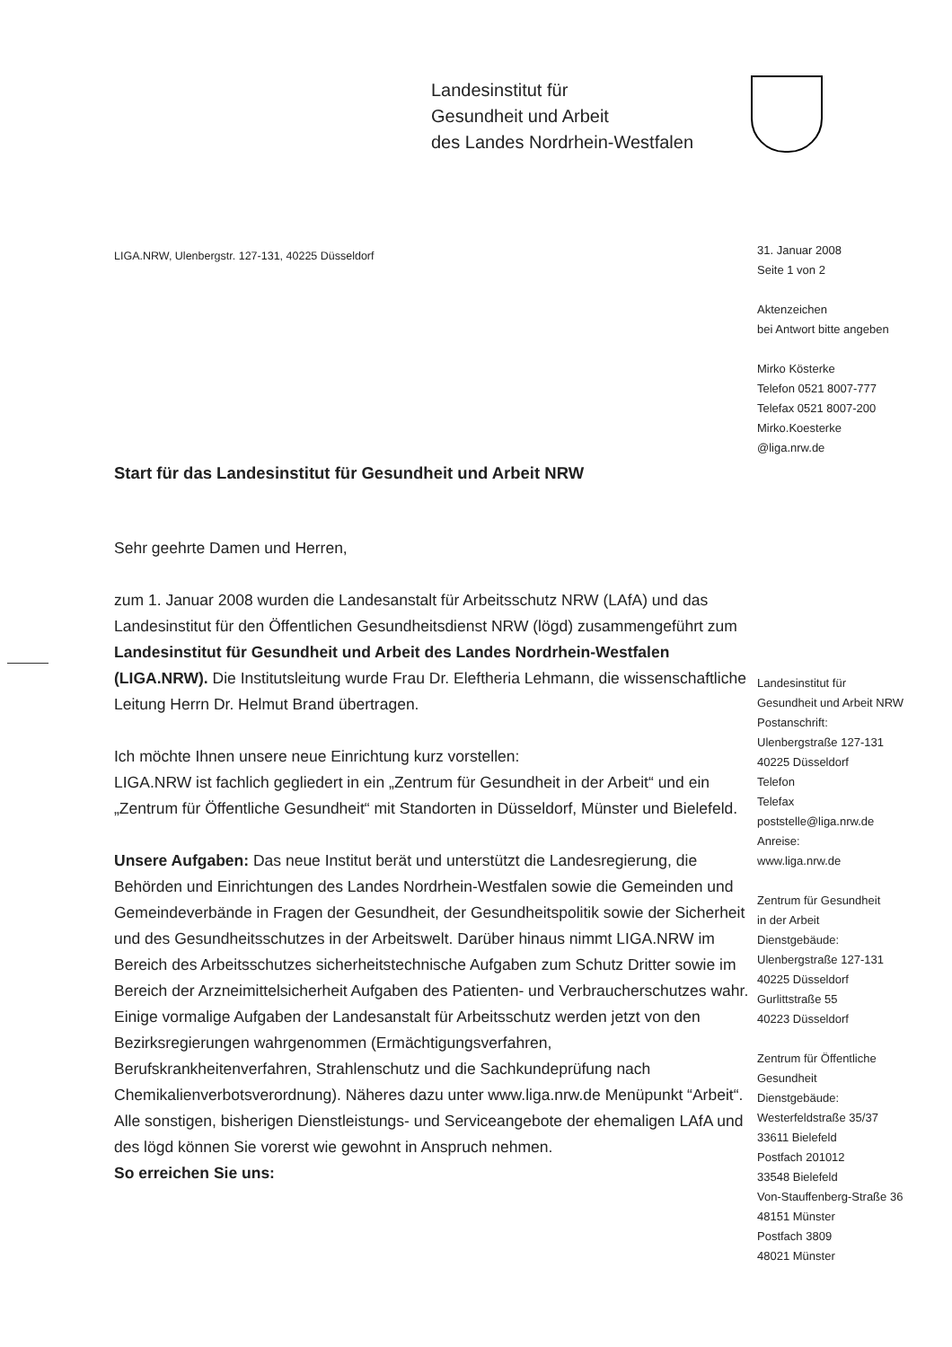Landesinstitut für
Gesundheit und Arbeit
des Landes Nordrhein-Westfalen
LIGA.NRW, Ulenbergstr. 127-131, 40225 Düsseldorf
Start für das Landesinstitut für Gesundheit und Arbeit NRW
Sehr geehrte Damen und Herren,
zum 1. Januar 2008 wurden die Landesanstalt für Arbeitsschutz NRW (LAfA) und das Landesinstitut für den Öffentlichen Gesundheitsdienst NRW (lögd) zusammengeführt zum Landesinstitut für Gesundheit und Arbeit des Landes Nordrhein-Westfalen (LIGA.NRW). Die Institutsleitung wurde Frau Dr. Eleftheria Lehmann, die wissenschaftliche Leitung Herrn Dr. Helmut Brand übertragen.
Ich möchte Ihnen unsere neue Einrichtung kurz vorstellen:
LIGA.NRW ist fachlich gegliedert in ein „Zentrum für Gesundheit in der Arbeit“ und ein „Zentrum für Öffentliche Gesundheit“ mit Standorten in Düsseldorf, Münster und Bielefeld.
Unsere Aufgaben: Das neue Institut berät und unterstützt die Landesregierung, die Behörden und Einrichtungen des Landes Nordrhein-Westfalen sowie die Gemeinden und Gemeindeverbände in Fragen der Gesundheit, der Gesundheitspolitik sowie der Sicherheit und des Gesundheitsschutzes in der Arbeitswelt. Darüber hinaus nimmt LIGA.NRW im Bereich des Arbeitsschutzes sicherheitstechnische Aufgaben zum Schutz Dritter sowie im Bereich der Arzneimittelsicherheit Aufgaben des Patienten- und Verbraucherschutzes wahr.
Einige vormalige Aufgaben der Landesanstalt für Arbeitsschutz werden jetzt von den Bezirksregierungen wahrgenommen (Ermächtigungsverfahren, Berufskrankheitenverfahren, Strahlenschutz und die Sachkundeprüfung nach Chemikalienverbotsverordnung). Näheres dazu unter www.liga.nrw.de Menüpunkt “Arbeit“.
Alle sonstigen, bisherigen Dienstleistungs- und Serviceangebote der ehemaligen LAfA und des lögd können Sie vorerst wie gewohnt in Anspruch nehmen.
So erreichen Sie uns:
31. Januar 2008
Seite 1 von 2
Aktenzeichen
bei Antwort bitte angeben
Mirko Kösterke
Telefon 0521 8007-777
Telefax 0521 8007-200
Mirko.Koesterke
@liga.nrw.de
Landesinstitut für
Gesundheit und Arbeit NRW
Postanschrift:
Ulenbergstraße 127-131
40225 Düsseldorf
Telefon
Telefax
poststelle@liga.nrw.de
Anreise:
www.liga.nrw.de
Zentrum für Gesundheit
in der Arbeit
Dienstgebäude:
Ulenbergstraße 127-131
40225 Düsseldorf
Gurlittstraße 55
40223 Düsseldorf
Zentrum für Öffentliche
Gesundheit
Dienstgebäude:
Westerfeldstraße 35/37
33611 Bielefeld
Postfach 201012
33548 Bielefeld
Von-Stauffenberg-Straße 36
48151 Münster
Postfach 3809
48021 Münster